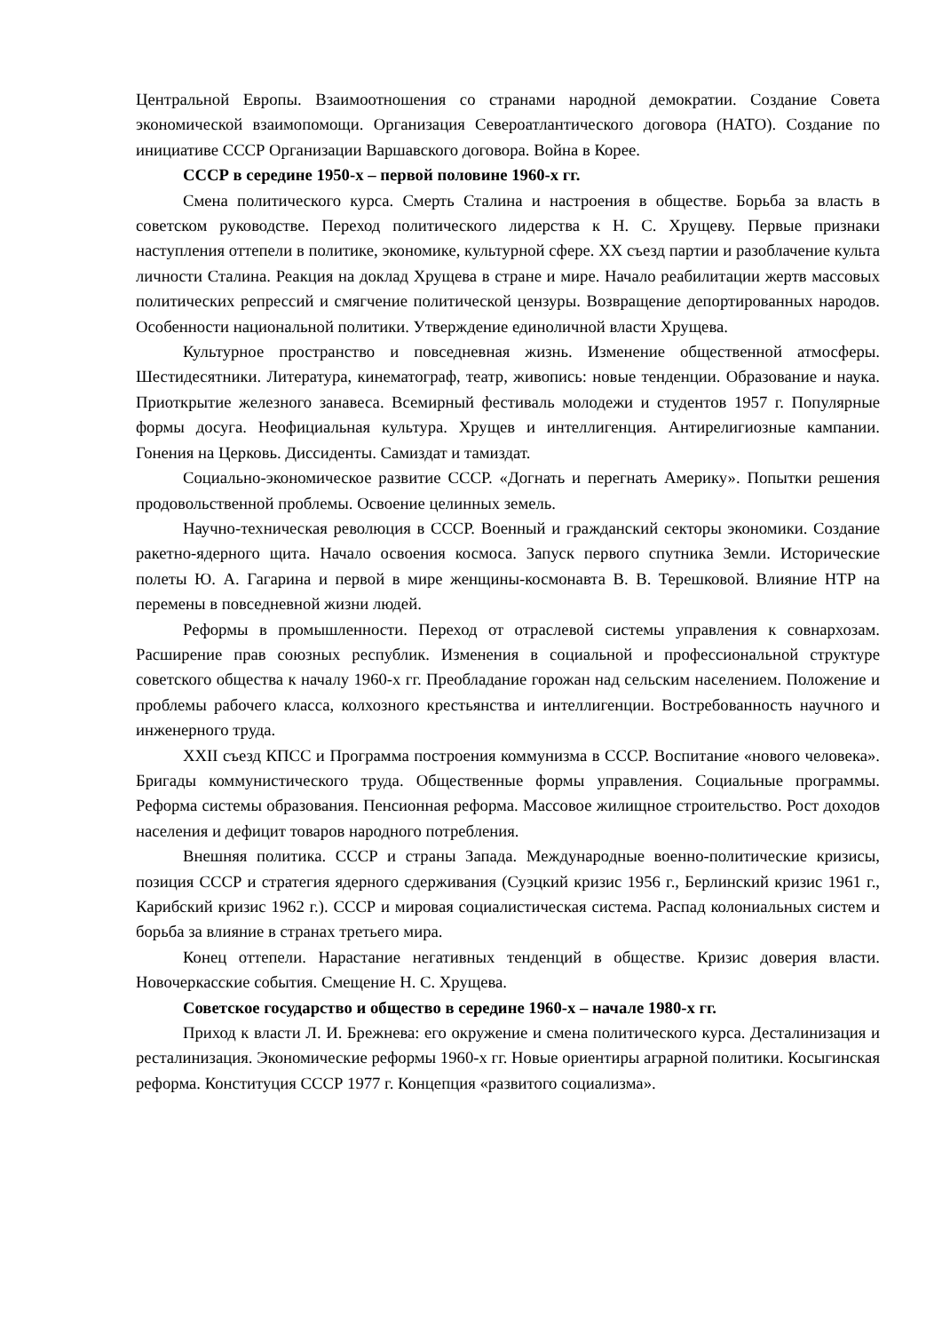Центральной Европы. Взаимоотношения со странами народной демократии. Создание Совета экономической взаимопомощи. Организация Североатлантического договора (НАТО). Создание по инициативе СССР Организации Варшавского договора. Война в Корее.
СССР в середине 1950-х – первой половине 1960-х гг.
Смена политического курса. Смерть Сталина и настроения в обществе. Борьба за власть в советском руководстве. Переход политического лидерства к Н. С. Хрущеву. Первые признаки наступления оттепели в политике, экономике, культурной сфере. XX съезд партии и разоблачение культа личности Сталина. Реакция на доклад Хрущева в стране и мире. Начало реабилитации жертв массовых политических репрессий и смягчение политической цензуры. Возвращение депортированных народов. Особенности национальной политики. Утверждение единоличной власти Хрущева.
Культурное пространство и повседневная жизнь. Изменение общественной атмосферы. Шестидесятники. Литература, кинематограф, театр, живопись: новые тенденции. Образование и наука. Приоткрытие железного занавеса. Всемирный фестиваль молодежи и студентов 1957 г. Популярные формы досуга. Неофициальная культура. Хрущев и интеллигенция. Антирелигиозные кампании. Гонения на Церковь. Диссиденты. Самиздат и тамиздат.
Социально-экономическое развитие СССР. «Догнать и перегнать Америку». Попытки решения продовольственной проблемы. Освоение целинных земель.
Научно-техническая революция в СССР. Военный и гражданский секторы экономики. Создание ракетно-ядерного щита. Начало освоения космоса. Запуск первого спутника Земли. Исторические полеты Ю. А. Гагарина и первой в мире женщины-космонавта В. В. Терешковой. Влияние НТР на перемены в повседневной жизни людей.
Реформы в промышленности. Переход от отраслевой системы управления к совнархозам. Расширение прав союзных республик. Изменения в социальной и профессиональной структуре советского общества к началу 1960-х гг. Преобладание горожан над сельским населением. Положение и проблемы рабочего класса, колхозного крестьянства и интеллигенции. Востребованность научного и инженерного труда.
XXII съезд КПСС и Программа построения коммунизма в СССР. Воспитание «нового человека». Бригады коммунистического труда. Общественные формы управления. Социальные программы. Реформа системы образования. Пенсионная реформа. Массовое жилищное строительство. Рост доходов населения и дефицит товаров народного потребления.
Внешняя политика. СССР и страны Запада. Международные военно-политические кризисы, позиция СССР и стратегия ядерного сдерживания (Суэцкий кризис 1956 г., Берлинский кризис 1961 г., Карибский кризис 1962 г.). СССР и мировая социалистическая система. Распад колониальных систем и борьба за влияние в странах третьего мира.
Конец оттепели. Нарастание негативных тенденций в обществе. Кризис доверия власти. Новочеркасские события. Смещение Н. С. Хрущева.
Советское государство и общество в середине 1960-х – начале 1980-х гг.
Приход к власти Л. И. Брежнева: его окружение и смена политического курса. Десталинизация и ресталинизация. Экономические реформы 1960-х гг. Новые ориентиры аграрной политики. Косыгинская реформа. Конституция СССР 1977 г. Концепция «развитого социализма».